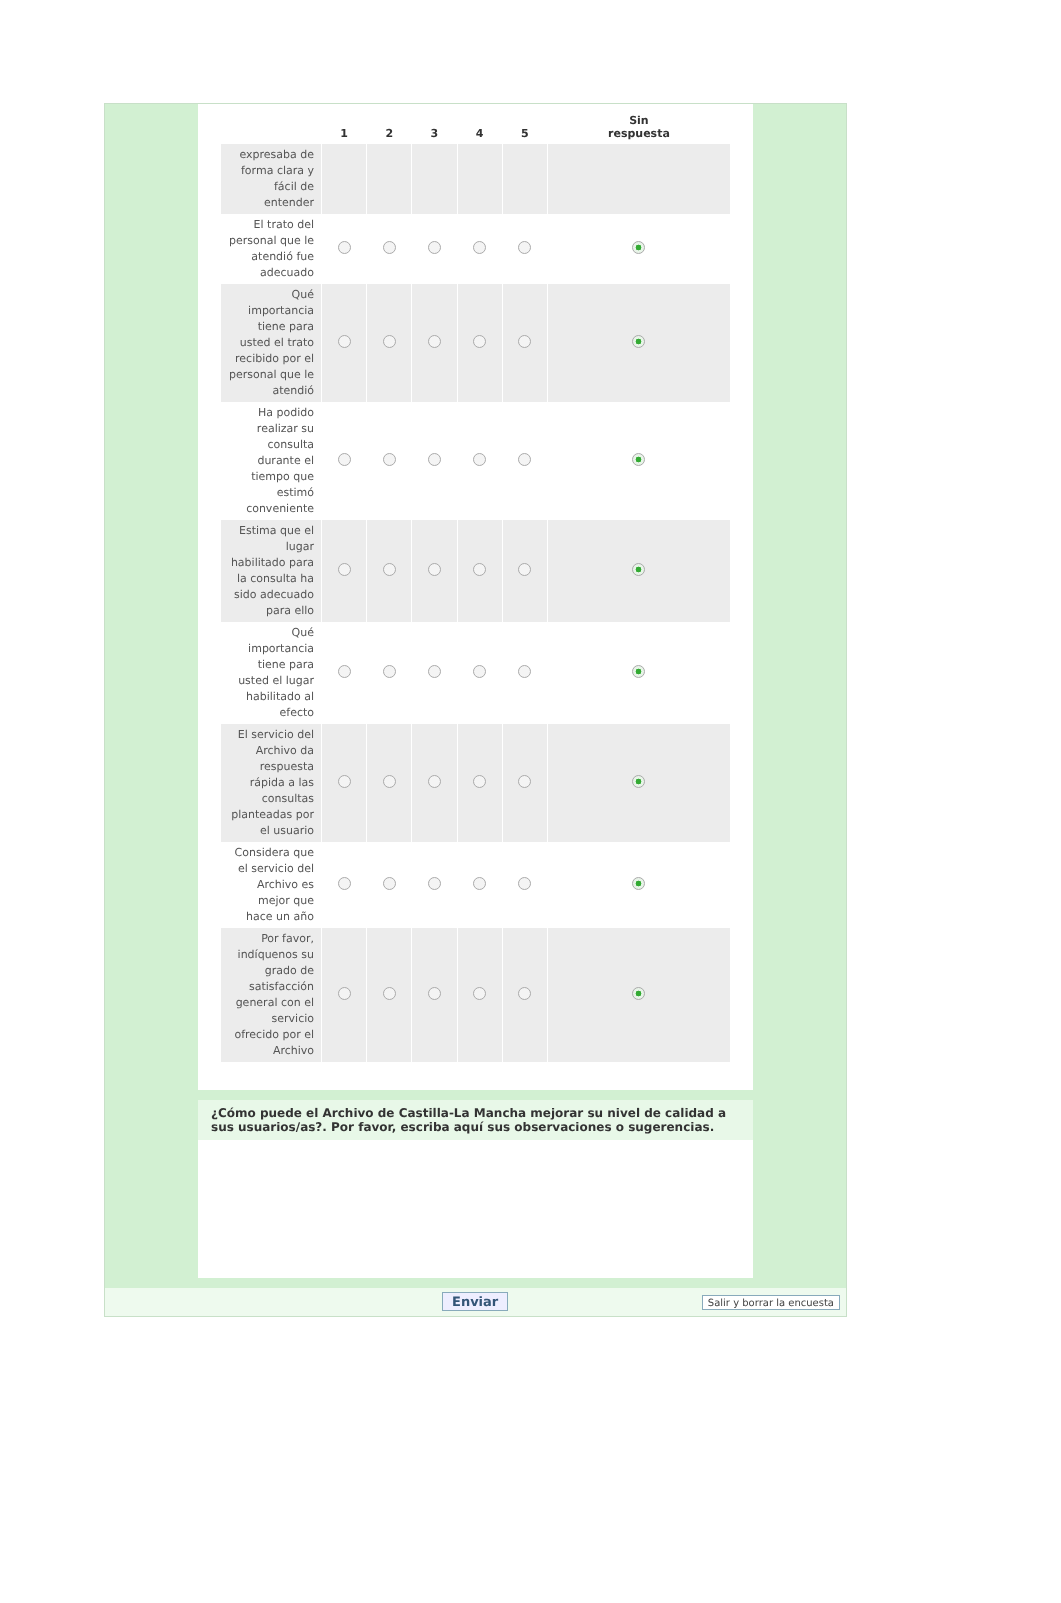| | 1 | 2 | 3 | 4 | 5 | Sin respuesta |
| --- | --- | --- | --- | --- | --- | --- |
| expresaba de forma clara y fácil de entender | | | | | | |
| El trato del personal que le atendió fue adecuado | | | | | | |
| Qué importancia tiene para usted el trato recibido por el personal que le atendió | | | | | | |
| Ha podido realizar su consulta durante el tiempo que estimó conveniente | | | | | | |
| Estima que el lugar habilitado para la consulta ha sido adecuado para ello | | | | | | |
| Qué importancia tiene para usted el lugar habilitado al efecto | | | | | | |
| El servicio del Archivo da respuesta rápida a las consultas planteadas por el usuario | | | | | | |
| Considera que el servicio del Archivo es mejor que hace un año | | | | | | |
| Por favor, indíquenos su grado de satisfacción general con el servicio ofrecido por el Archivo | | | | | | |
¿Cómo puede el Archivo de Castilla-La Mancha mejorar su nivel de calidad a sus usuarios/as?. Por favor, escriba aquí sus observaciones o sugerencias.
Enviar Salir y borrar la encuesta